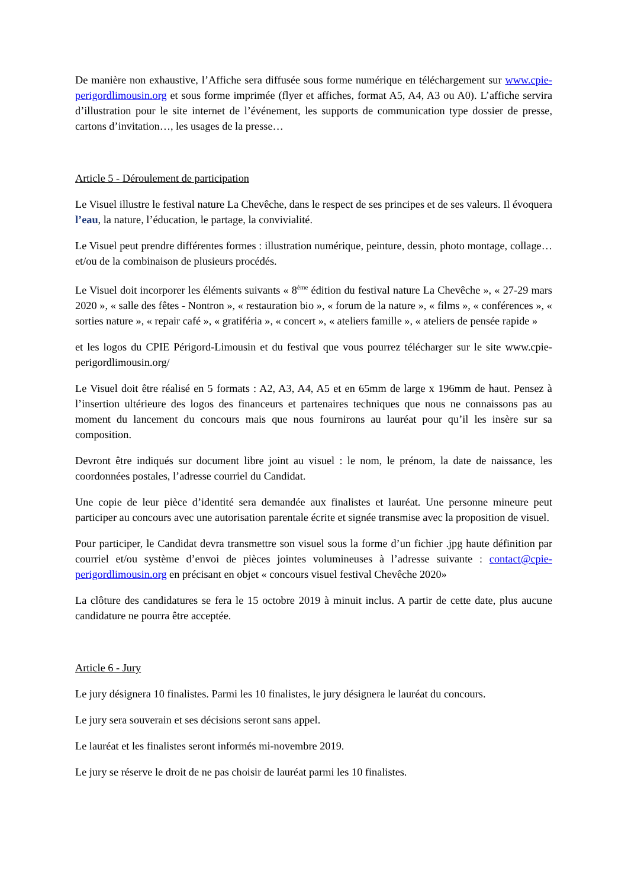De manière non exhaustive, l’Affiche sera diffusée sous forme numérique en téléchargement sur www.cpie-perigordlimousin.org et sous forme imprimée (flyer et affiches, format A5, A4, A3 ou A0). L’affiche servira d’illustration pour le site internet de l’événement, les supports de communication type dossier de presse, cartons d’invitation…, les usages de la presse…
Article 5 - Déroulement de participation
Le Visuel illustre le festival nature La Chevêche, dans le respect de ses principes et de ses valeurs. Il évoquera l’eau, la nature, l’éducation, le partage, la convivialité.
Le Visuel peut prendre différentes formes : illustration numérique, peinture, dessin, photo montage, collage… et/ou de la combinaison de plusieurs procédés.
Le Visuel doit incorporer les éléments suivants « 8<sup>ème</sup> édition du festival nature La Chevêche », « 27-29 mars 2020 », « salle des fêtes - Nontron », « restauration bio », « forum de la nature », « films », « conférences », « sorties nature », « repair café », « gratiféria », « concert », « ateliers famille », « ateliers de pensée rapide »
et les logos du CPIE Périgord-Limousin et du festival que vous pourrez télécharger sur le site www.cpie-perigordlimousin.org/
Le Visuel doit être réalisé en 5 formats : A2, A3, A4, A5 et en 65mm de large x 196mm de haut. Pensez à l’insertion ultérieure des logos des financeurs et partenaires techniques que nous ne connaissons pas au moment du lancement du concours mais que nous fournirons au lauréat pour qu’il les insère sur sa composition.
Devront être indiqués sur document libre joint au visuel : le nom, le prénom, la date de naissance, les coordonnées postales, l’adresse courriel du Candidat.
Une copie de leur pièce d’identité sera demandée aux finalistes et lauréat. Une personne mineure peut participer au concours avec une autorisation parentale écrite et signée transmise avec la proposition de visuel.
Pour participer, le Candidat devra transmettre son visuel sous la forme d’un fichier .jpg haute définition par courriel et/ou système d’envoi de pièces jointes volumineuses à l’adresse suivante : contact@cpie-perigordlimousin.org en précisant en objet « concours visuel festival Chevêche 2020»
La clôture des candidatures se fera le 15 octobre 2019 à minuit inclus. A partir de cette date, plus aucune candidature ne pourra être acceptée.
Article 6 - Jury
Le jury désignera 10 finalistes. Parmi les 10 finalistes, le jury désignera le lauréat du concours.
Le jury sera souverain et ses décisions seront sans appel.
Le lauréat et les finalistes seront informés mi-novembre 2019.
Le jury se réserve le droit de ne pas choisir de lauréat parmi les 10 finalistes.